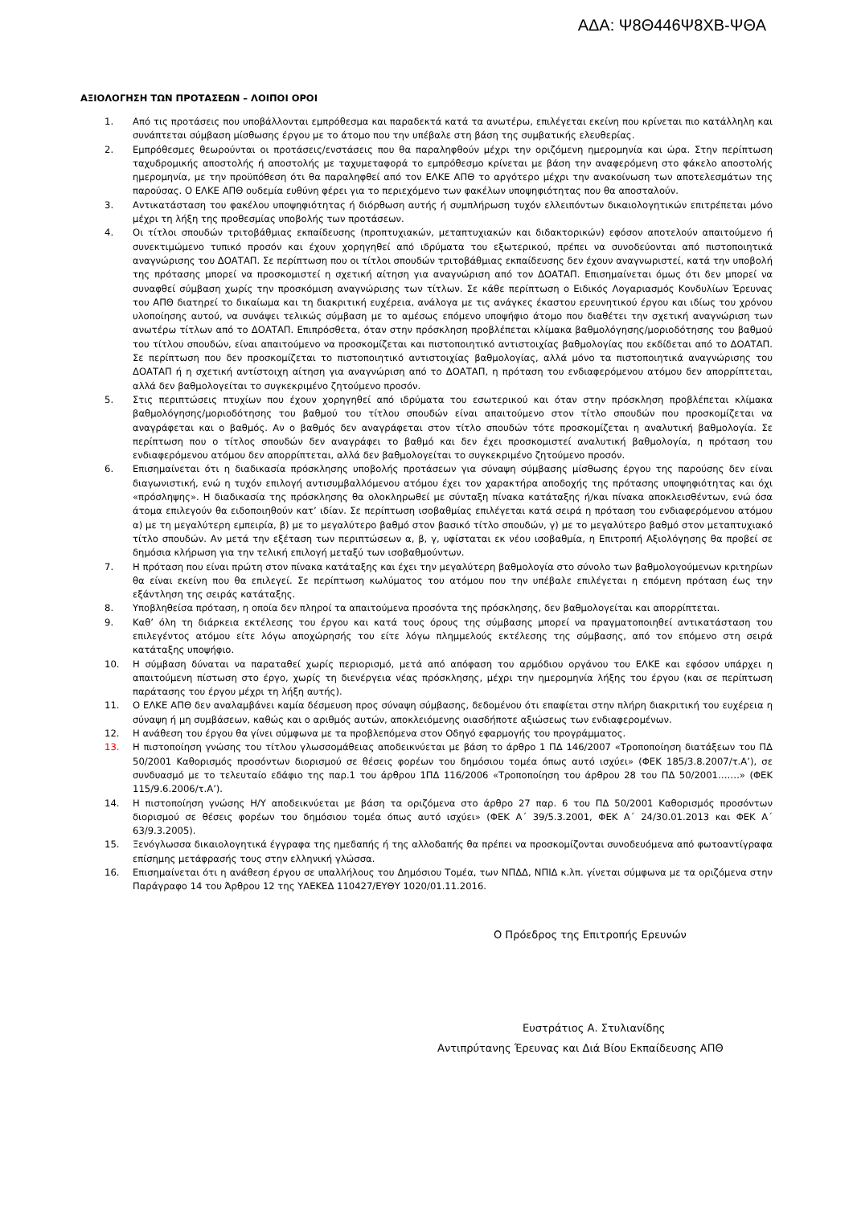ΑΔΑ: Ψ8Θ446Ψ8ΧΒ-ΨΘΑ
ΑΞΙΟΛΟΓΗΣΗ ΤΩΝ ΠΡΟΤΑΣΕΩΝ – ΛΟΙΠΟΙ ΟΡΟΙ
1. Από τις προτάσεις που υποβάλλονται εμπρόθεσμα και παραδεκτά κατά τα ανωτέρω, επιλέγεται εκείνη που κρίνεται πιο κατάλληλη και συνάπτεται σύμβαση μίσθωσης έργου με το άτομο που την υπέβαλε στη βάση της συμβατικής ελευθερίας.
2. Εμπρόθεσμες θεωρούνται οι προτάσεις/ενστάσεις που θα παραληφθούν μέχρι την οριζόμενη ημερομηνία και ώρα. Στην περίπτωση ταχυδρομικής αποστολής ή αποστολής με ταχυμεταφορά το εμπρόθεσμο κρίνεται με βάση την αναφερόμενη στο φάκελο αποστολής ημερομηνία, με την προϋπόθεση ότι θα παραληφθεί από τον ΕΛΚΕ ΑΠΘ το αργότερο μέχρι την ανακοίνωση των αποτελεσμάτων της παρούσας. Ο ΕΛΚΕ ΑΠΘ ουδεμία ευθύνη φέρει για το περιεχόμενο των φακέλων υποψηφιότητας που θα αποσταλούν.
3. Αντικατάσταση του φακέλου υποψηφιότητας ή διόρθωση αυτής ή συμπλήρωση τυχόν ελλειπόντων δικαιολογητικών επιτρέπεται μόνο μέχρι τη λήξη της προθεσμίας υποβολής των προτάσεων.
4. Οι τίτλοι σπουδών τριτοβάθμιας εκπαίδευσης (προπτυχιακών, μεταπτυχιακών και διδακτορικών) εφόσον αποτελούν απαιτούμενο ή συνεκτιμώμενο τυπικό προσόν και έχουν χορηγηθεί από ιδρύματα του εξωτερικού, πρέπει να συνοδεύονται από πιστοποιητικά αναγνώρισης του ΔΟΑΤΑΠ. Σε περίπτωση που οι τίτλοι σπουδών τριτοβάθμιας εκπαίδευσης δεν έχουν αναγνωριστεί, κατά την υποβολή της πρότασης μπορεί να προσκομιστεί η σχετική αίτηση για αναγνώριση από τον ΔΟΑΤΑΠ. Επισημαίνεται όμως ότι δεν μπορεί να συναφθεί σύμβαση χωρίς την προσκόμιση αναγνώρισης των τίτλων. Σε κάθε περίπτωση ο Ειδικός Λογαριασμός Κονδυλίων Έρευνας του ΑΠΘ διατηρεί το δικαίωμα και τη διακριτική ευχέρεια, ανάλογα με τις ανάγκες έκαστου ερευνητικού έργου και ιδίως του χρόνου υλοποίησης αυτού, να συνάψει τελικώς σύμβαση με το αμέσως επόμενο υποψήφιο άτομο που διαθέτει την σχετική αναγνώριση των ανωτέρω τίτλων από το ΔΟΑΤΑΠ. Επιπρόσθετα, όταν στην πρόσκληση προβλέπεται κλίμακα βαθμολόγησης/μοριοδότησης του βαθμού του τίτλου σπουδών, είναι απαιτούμενο να προσκομίζεται και πιστοποιητικό αντιστοιχίας βαθμολογίας που εκδίδεται από το ΔΟΑΤΑΠ. Σε περίπτωση που δεν προσκομίζεται το πιστοποιητικό αντιστοιχίας βαθμολογίας, αλλά μόνο τα πιστοποιητικά αναγνώρισης του ΔΟΑΤΑΠ ή η σχετική αντίστοιχη αίτηση για αναγνώριση από το ΔΟΑΤΑΠ, η πρόταση του ενδιαφερόμενου ατόμου δεν απορρίπτεται, αλλά δεν βαθμολογείται το συγκεκριμένο ζητούμενο προσόν.
5. Στις περιπτώσεις πτυχίων που έχουν χορηγηθεί από ιδρύματα του εσωτερικού και όταν στην πρόσκληση προβλέπεται κλίμακα βαθμολόγησης/μοριοδότησης του βαθμού του τίτλου σπουδών είναι απαιτούμενο στον τίτλο σπουδών που προσκομίζεται να αναγράφεται και ο βαθμός. Αν ο βαθμός δεν αναγράφεται στον τίτλο σπουδών τότε προσκομίζεται η αναλυτική βαθμολογία. Σε περίπτωση που ο τίτλος σπουδών δεν αναγράφει το βαθμό και δεν έχει προσκομιστεί αναλυτική βαθμολογία, η πρόταση του ενδιαφερόμενου ατόμου δεν απορρίπτεται, αλλά δεν βαθμολογείται το συγκεκριμένο ζητούμενο προσόν.
6. Επισημαίνεται ότι η διαδικασία πρόσκλησης υποβολής προτάσεων για σύναψη σύμβασης μίσθωσης έργου της παρούσης δεν είναι διαγωνιστική, ενώ η τυχόν επιλογή αντισυμβαλλόμενου ατόμου έχει τον χαρακτήρα αποδοχής της πρότασης υποψηφιότητας και όχι «πρόσληψης». Η διαδικασία της πρόσκλησης θα ολοκληρωθεί με σύνταξη πίνακα κατάταξης ή/και πίνακα αποκλεισθέντων, ενώ όσα άτομα επιλεγούν θα ειδοποιηθούν κατ’ ιδίαν. Σε περίπτωση ισοβαθμίας επιλέγεται κατά σειρά η πρόταση του ενδιαφερόμενου ατόμου α) με τη μεγαλύτερη εμπειρία, β) με το μεγαλύτερο βαθμό στον βασικό τίτλο σπουδών, γ) με το μεγαλύτερο βαθμό στον μεταπτυχιακό τίτλο σπουδών. Αν μετά την εξέταση των περιπτώσεων α, β, γ, υφίσταται εκ νέου ισοβαθμία, η Επιτροπή Αξιολόγησης θα προβεί σε δημόσια κλήρωση για την τελική επιλογή μεταξύ των ισοβαθμούντων.
7. Η πρόταση που είναι πρώτη στον πίνακα κατάταξης και έχει την μεγαλύτερη βαθμολογία στο σύνολο των βαθμολογούμενων κριτηρίων θα είναι εκείνη που θα επιλεγεί. Σε περίπτωση κωλύματος του ατόμου που την υπέβαλε επιλέγεται η επόμενη πρόταση έως την εξάντληση της σειράς κατάταξης.
8. Υποβληθείσα πρόταση, η οποία δεν πληροί τα απαιτούμενα προσόντα της πρόσκλησης, δεν βαθμολογείται και απορρίπτεται.
9. Καθ’ όλη τη διάρκεια εκτέλεσης του έργου και κατά τους όρους της σύμβασης μπορεί να πραγματοποιηθεί αντικατάσταση του επιλεγέντος ατόμου είτε λόγω αποχώρησής του είτε λόγω πλημμελούς εκτέλεσης της σύμβασης, από τον επόμενο στη σειρά κατάταξης υποψήφιο.
10. Η σύμβαση δύναται να παραταθεί χωρίς περιορισμό, μετά από απόφαση του αρμόδιου οργάνου του ΕΛΚΕ και εφόσον υπάρχει η απαιτούμενη πίστωση στο έργο, χωρίς τη διενέργεια νέας πρόσκλησης, μέχρι την ημερομηνία λήξης του έργου (και σε περίπτωση παράτασης του έργου μέχρι τη λήξη αυτής).
11. Ο ΕΛΚΕ ΑΠΘ δεν αναλαμβάνει καμία δέσμευση προς σύναψη σύμβασης, δεδομένου ότι επαφίεται στην πλήρη διακριτική του ευχέρεια η σύναψη ή μη συμβάσεων, καθώς και ο αριθμός αυτών, αποκλειόμενης οιασδήποτε αξιώσεως των ενδιαφερομένων.
12. Η ανάθεση του έργου θα γίνει σύμφωνα με τα προβλεπόμενα στον Οδηγό εφαρμογής του προγράμματος.
13. Η πιστοποίηση γνώσης του τίτλου γλωσσομάθειας αποδεικνύεται με βάση το άρθρο 1 ΠΔ 146/2007 «Τροποποίηση διατάξεων του ΠΔ 50/2001 Καθορισμός προσόντων διορισμού σε θέσεις φορέων του δημόσιου τομέα όπως αυτό ισχύει» (ΦΕΚ 185/3.8.2007/τ.Α’), σε συνδυασμό με το τελευταίο εδάφιο της παρ.1 του άρθρου 1ΠΔ 116/2006 «Τροποποίηση του άρθρου 28 του ΠΔ 50/2001…….» (ΦΕΚ 115/9.6.2006/τ.Α’).
14. Η πιστοποίηση γνώσης Η/Υ αποδεικνύεται με βάση τα οριζόμενα στο άρθρο 27 παρ. 6 του ΠΔ 50/2001 Καθορισμός προσόντων διορισμού σε θέσεις φορέων του δημόσιου τομέα όπως αυτό ισχύει» (ΦΕΚ Α΄ 39/5.3.2001, ΦΕΚ Α΄ 24/30.01.2013 και ΦΕΚ Α΄ 63/9.3.2005).
15. Ξενόγλωσσα δικαιολογητικά έγγραφα της ημεδαπής ή της αλλοδαπής θα πρέπει να προσκομίζονται συνοδευόμενα από φωτοαντίγραφα επίσημης μετάφρασής τους στην ελληνική γλώσσα.
16. Επισημαίνεται ότι η ανάθεση έργου σε υπαλλήλους του Δημόσιου Τομέα, των ΝΠΔΔ, ΝΠΙΔ κ.λπ. γίνεται σύμφωνα με τα οριζόμενα στην Παράγραφο 14 του Άρθρου 12 της ΥΑΕΚΕΔ 110427/ΕΥΘΥ 1020/01.11.2016.
Ο Πρόεδρος της Επιτροπής Ερευνών
Ευστράτιος Α. Στυλιανίδης
Αντιπρύτανης Έρευνας και Διά Βίου Εκπαίδευσης ΑΠΘ